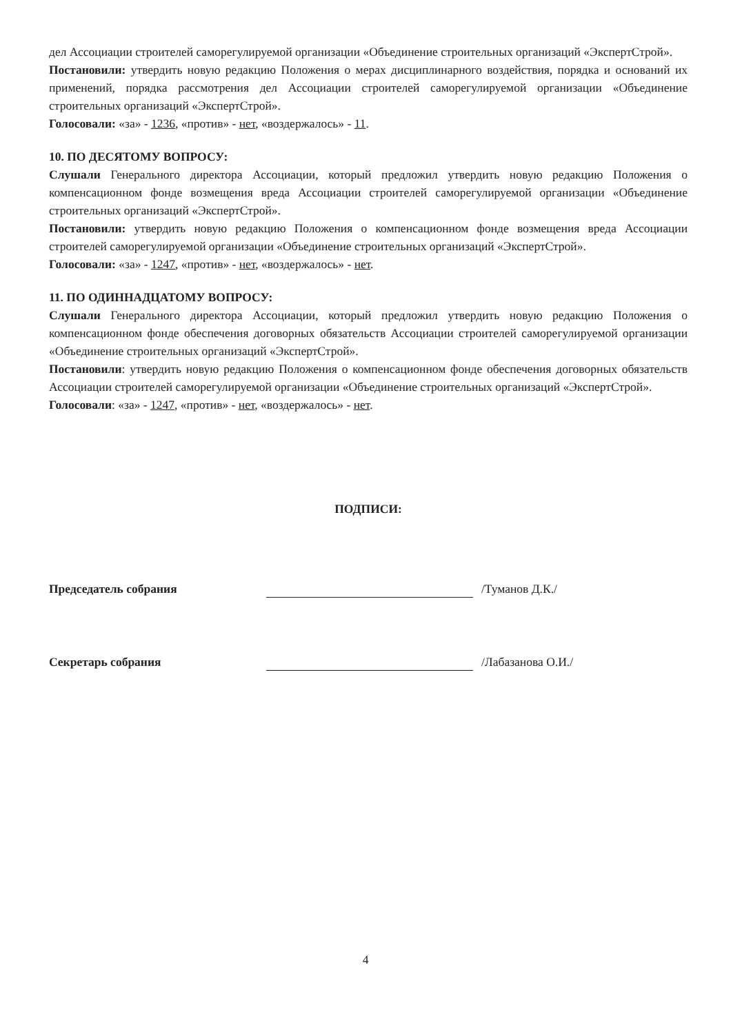дел Ассоциации строителей саморегулируемой организации «Объединение строительных организаций «ЭкспертСтрой».
Постановили: утвердить новую редакцию Положения о мерах дисциплинарного воздействия, порядка и оснований их применений, порядка рассмотрения дел Ассоциации строителей саморегулируемой организации «Объединение строительных организаций «ЭкспертСтрой».
Голосовали: «за» - 1236, «против» - нет, «воздержалось» - 11.
10. ПО ДЕСЯТОМУ ВОПРОСУ:
Слушали Генерального директора Ассоциации, который предложил утвердить новую редакцию Положения о компенсационном фонде возмещения вреда Ассоциации строителей саморегулируемой организации «Объединение строительных организаций «ЭкспертСтрой».
Постановили: утвердить новую редакцию Положения о компенсационном фонде возмещения вреда Ассоциации строителей саморегулируемой организации «Объединение строительных организаций «ЭкспертСтрой».
Голосовали: «за» - 1247, «против» - нет, «воздержалось» - нет.
11. ПО ОДИННАДЦАТОМУ ВОПРОСУ:
Слушали Генерального директора Ассоциации, который предложил утвердить новую редакцию Положения о компенсационном фонде обеспечения договорных обязательств Ассоциации строителей саморегулируемой организации «Объединение строительных организаций «ЭкспертСтрой».
Постановили: утвердить новую редакцию Положения о компенсационном фонде обеспечения договорных обязательств Ассоциации строителей саморегулируемой организации «Объединение строительных организаций «ЭкспертСтрой».
Голосовали: «за» - 1247, «против» - нет, «воздержалось» - нет.
ПОДПИСИ:
Председатель собрания
/Туманов Д.К./
Секретарь собрания
/Лабазанова О.И./
4